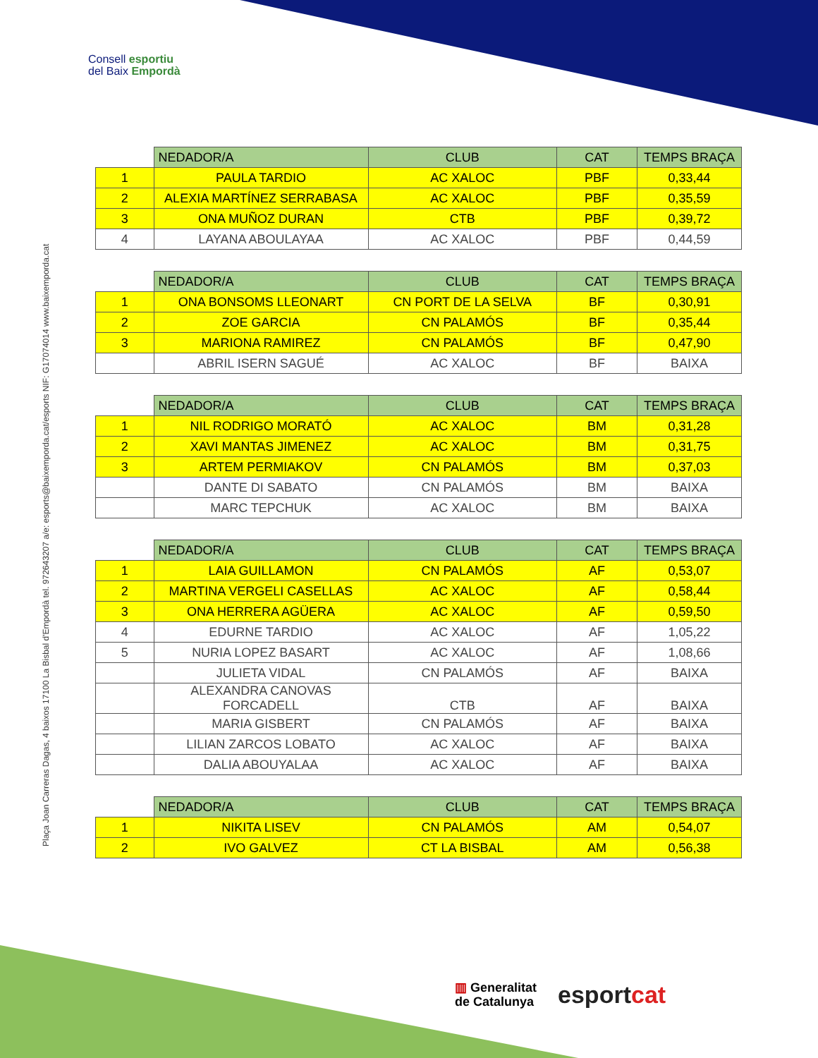Consell esportiu
del Baix Empordà
Plaça Joan Carreras Dagas, 4 baixos 17100 La Bisbal d'Empordà tel. 972643207 a/e: esports@baixemporda.cat/esports NIF: G17074014 www.baixemporda.cat
| | NEDADOR/A | CLUB | CAT | TEMPS BRAÇA |
| 1 | PAULA TARDIO | AC XALOC | PBF | 0,33,44 |
| 2 | ALEXIA MARTÍNEZ SERRABASA | AC XALOC | PBF | 0,35,59 |
| 3 | ONA MUÑOZ DURAN | CTB | PBF | 0,39,72 |
| 4 | LAYANA ABOULAYAA | AC XALOC | PBF | 0,44,59 |
| | NEDADOR/A | CLUB | CAT | TEMPS BRAÇA |
| 1 | ONA BONSOMS LLEONART | CN PORT DE LA SELVA | BF | 0,30,91 |
| 2 | ZOE GARCIA | CN PALAMÓS | BF | 0,35,44 |
| 3 | MARIONA RAMIREZ | CN PALAMÓS | BF | 0,47,90 |
| | ABRIL ISERN SAGUÉ | AC XALOC | BF | BAIXA |
| | NEDADOR/A | CLUB | CAT | TEMPS BRAÇA |
| 1 | NIL RODRIGO MORATÓ | AC XALOC | BM | 0,31,28 |
| 2 | XAVI MANTAS JIMENEZ | AC XALOC | BM | 0,31,75 |
| 3 | ARTEM PERMIAKOV | CN PALAMÓS | BM | 0,37,03 |
| | DANTE DI SABATO | CN PALAMÓS | BM | BAIXA |
| | MARC TEPCHUK | AC XALOC | BM | BAIXA |
| | NEDADOR/A | CLUB | CAT | TEMPS BRAÇA |
| 1 | LAIA GUILLAMON | CN PALAMÓS | AF | 0,53,07 |
| 2 | MARTINA VERGELI CASELLAS | AC XALOC | AF | 0,58,44 |
| 3 | ONA HERRERA AGÜERA | AC XALOC | AF | 0,59,50 |
| 4 | EDURNE TARDIO | AC XALOC | AF | 1,05,22 |
| 5 | NURIA LOPEZ BASART | AC XALOC | AF | 1,08,66 |
| | JULIETA VIDAL | CN PALAMÓS | AF | BAIXA |
| | ALEXANDRA CANOVAS FORCADELL | CTB | AF | BAIXA |
| | MARIA GISBERT | CN PALAMÓS | AF | BAIXA |
| | LILIAN ZARCOS LOBATO | AC XALOC | AF | BAIXA |
| | DALIA ABOUYALAA | AC XALOC | AF | BAIXA |
| | NEDADOR/A | CLUB | CAT | TEMPS BRAÇA |
| 1 | NIKITA LISEV | CN PALAMÓS | AM | 0,54,07 |
| 2 | IVO GALVEZ | CT LA BISBAL | AM | 0,56,38 |
▥ Generalitat
de Catalunya
esport cat